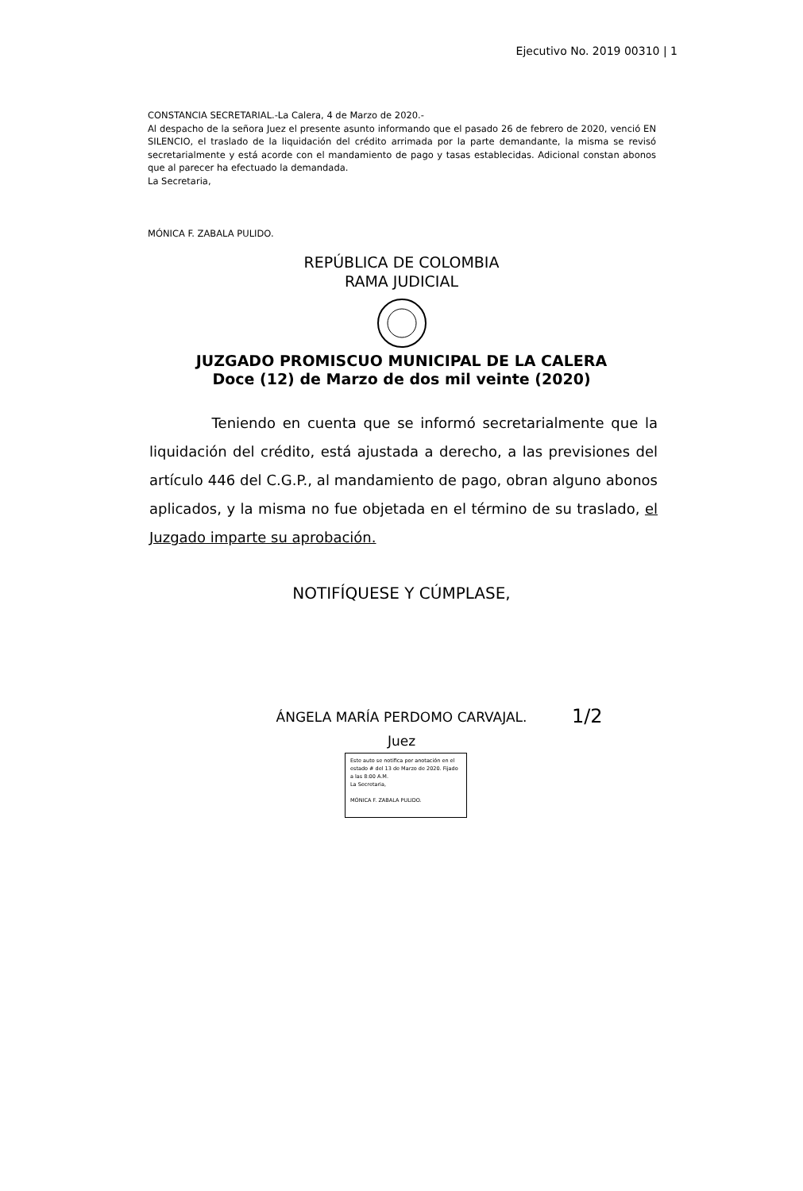Ejecutivo No. 2019 00310 | 1
CONSTANCIA SECRETARIAL.-La Calera, 4 de Marzo de 2020.-
Al despacho de la señora Juez el presente asunto informando que el pasado 26 de febrero de 2020, venció EN SILENCIO, el traslado de la liquidación del crédito arrimada por la parte demandante, la misma se revisó secretarialmente y está acorde con el mandamiento de pago y tasas establecidas. Adicional constan abonos que al parecer ha efectuado la demandada.
La Secretaria,
MÓNICA F. ZABALA PULIDO.
REPÚBLICA DE COLOMBIA
RAMA JUDICIAL
JUZGADO PROMISCUO MUNICIPAL DE LA CALERA
Doce (12) de Marzo de dos mil veinte (2020)
Teniendo en cuenta que se informó secretarialmente que la liquidación del crédito, está ajustada a derecho, a las previsiones del artículo 446 del C.G.P., al mandamiento de pago, obran alguno abonos aplicados, y la misma no fue objetada en el término de su traslado, el Juzgado imparte su aprobación.
NOTIFÍQUESE Y CÚMPLASE,
ÁNGELA MARÍA PERDOMO CARVAJAL.
Juez
1/2
Este auto se notifica por anotación en el estado # del 13 de Marzo de 2020. Fijado a las 8:00 A.M.
La Secretaria,
MÓNICA F. ZABALA PULIDO.